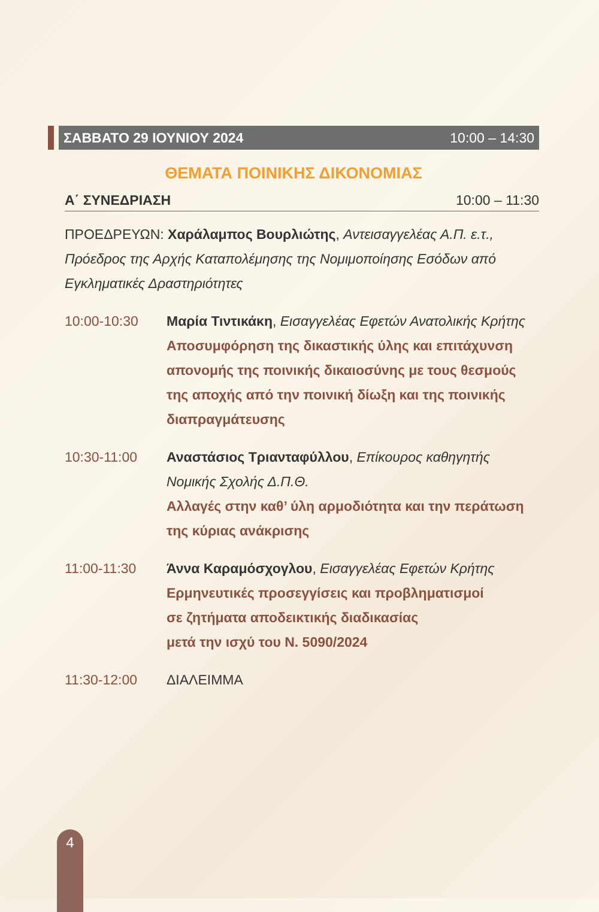ΣΑΒΒΑΤΟ 29 ΙΟΥΝΙΟΥ 2024 10:00 – 14:30
ΘΕΜΑΤΑ ΠΟΙΝΙΚΗΣ ΔΙΚΟΝΟΜΙΑΣ
Α΄ ΣΥΝΕΔΡΙΑΣΗ 10:00 – 11:30
ΠΡΟΕΔΡΕΥΩΝ: Χαράλαμπος Βουρλιώτης, Αντεισαγγελέας Α.Π. ε.τ., Πρόεδρος της Αρχής Καταπολέμησης της Νομιμοποίησης Εσόδων από Εγκληματικές Δραστηριότητες
10:00-10:30 Μαρία Τιντικάκη, Εισαγγελέας Εφετών Ανατολικής Κρήτης
Αποσυμφόρηση της δικαστικής ύλης και επιτάχυνση απονομής της ποινικής δικαιοσύνης με τους θεσμούς της αποχής από την ποινική δίωξη και της ποινικής διαπραγμάτευσης
10:30-11:00 Αναστάσιος Τριανταφύλλου, Επίκουρος καθηγητής Νομικής Σχολής Δ.Π.Θ.
Αλλαγές στην καθ’ ύλη αρμοδιότητα και την περάτωση της κύριας ανάκρισης
11:00-11:30 Άννα Καραμόσχογλου, Εισαγγελέας Εφετών Κρήτης
Ερμηνευτικές προσεγγίσεις και προβληματισμοί
σε ζητήματα αποδεικτικής διαδικασίας
μετά την ισχύ του Ν. 5090/2024
11:30-12:00 ΔΙΑΛΕΙΜΜΑ
4